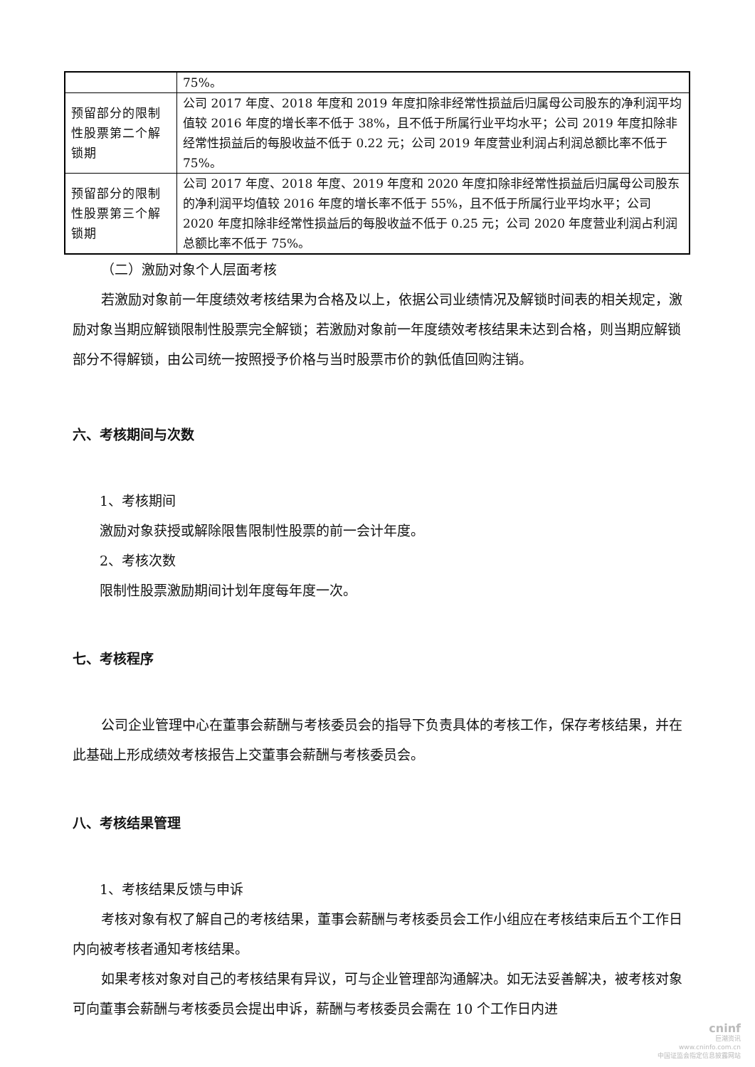| | 75%。 |
| 预留部分的限制性股票第二个解锁期 | 公司 2017 年度、2018 年度和 2019 年度扣除非经常性损益后归属母公司股东的净利润平均值较 2016 年度的增长率不低于 38%，且不低于所属行业平均水平；公司 2019 年度扣除非经常性损益后的每股收益不低于 0.22 元；公司 2019 年度营业利润占利润总额比率不低于 75%。 |
| 预留部分的限制性股票第三个解锁期 | 公司 2017 年度、2018 年度、2019 年度和 2020 年度扣除非经常性损益后归属母公司股东的净利润平均值较 2016 年度的增长率不低于 55%，且不低于所属行业平均水平；公司 2020 年度扣除非经常性损益后的每股收益不低于 0.25 元；公司 2020 年度营业利润占利润总额比率不低于 75%。 |
（二）激励对象个人层面考核
若激励对象前一年度绩效考核结果为合格及以上，依据公司业绩情况及解锁时间表的相关规定，激励对象当期应解锁限制性股票完全解锁；若激励对象前一年度绩效考核结果未达到合格，则当期应解锁部分不得解锁，由公司统一按照授予价格与当时股票市价的孰低值回购注销。
六、考核期间与次数
1、考核期间
激励对象获授或解除限售限制性股票的前一会计年度。
2、考核次数
限制性股票激励期间计划年度每年度一次。
七、考核程序
公司企业管理中心在董事会薪酬与考核委员会的指导下负责具体的考核工作，保存考核结果，并在此基础上形成绩效考核报告上交董事会薪酬与考核委员会。
八、考核结果管理
1、考核结果反馈与申诉
考核对象有权了解自己的考核结果，董事会薪酬与考核委员会工作小组应在考核结束后五个工作日内向被考核者通知考核结果。
如果考核对象对自己的考核结果有异议，可与企业管理部沟通解决。如无法妥善解决，被考核对象可向董事会薪酬与考核委员会提出申诉，薪酬与考核委员会需在 10 个工作日内进
cninf
巨潮资讯
www.cninfo.com.cn
中国证监会指定信息披露网站